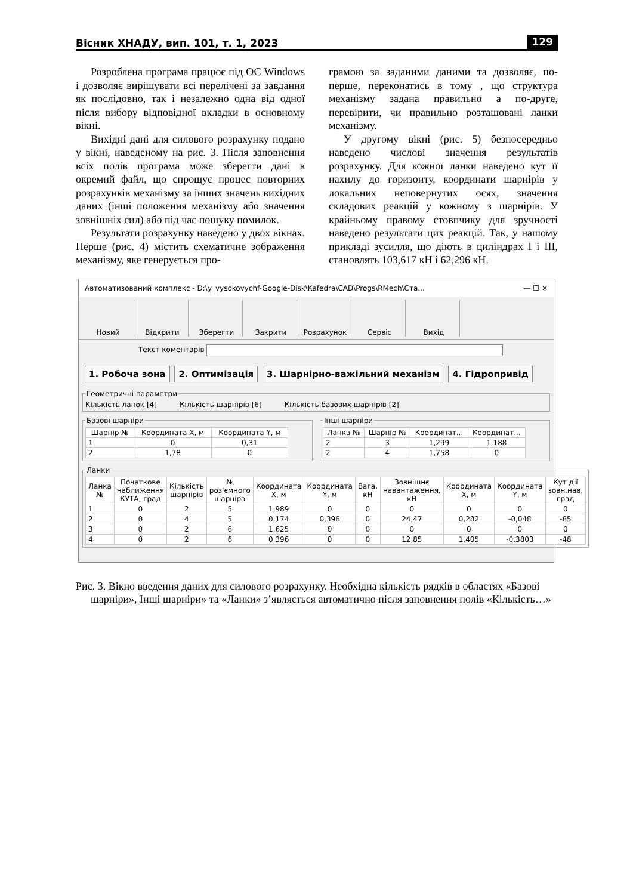Вісник ХНАДУ, вип. 101, т. 1, 2023 129
Розроблена програма працює під ОС Windows і дозволяє вирішувати всі перелічені за завдання як послідовно, так і незалежно одна від одної після вибору відповідної вкладки в основному вікні.
Вихідні дані для силового розрахунку подано у вікні, наведеному на рис. 3. Після заповнення всіх полів програма може зберегти дані в окремий файл, що спрощує процес повторних розрахунків механізму за інших значень вихідних даних (інші положення механізму або значення зовнішніх сил) або під час пошуку помилок.
Результати розрахунку наведено у двох вікнах. Перше (рис. 4) містить схематичне зображення механізму, яке генерується про-
грамою за заданими даними та дозволяє, по-перше, переконатись в тому , що структура механізму задана правильно а по-друге, перевірити, чи правильно розташовані ланки механізму.
У другому вікні (рис. 5) безпосередньо наведено числові значення результатів розрахунку. Для кожної ланки наведено кут її нахилу до горизонту, координати шарнірів у локальних неповернутих осях, значення складових реакцій у кожному з шарнірів. У крайньому правому стовпчику для зручності наведено результати цих реакцій. Так, у нашому прикладі зусилля, що діють в циліндрах І і ІІІ, становлять 103,617 кН і 62,296 кН.
Автоматизований комплекс - D:\y_vysokovychf-Google-Disk\Kafedra\CAD\Progs\RMech\Ста... — ☐ ✕
Новий Відкрити Зберегти Закрити Розрахунок Сервіс Вихід
Текст коментарів
1. Робоча зона 2. Оптимізація 3. Шарнірно-важільний механізм 4. Гідропривід
Геометричні параметриКількість ланок [4] Кількість шарнірів [6] Кількість базових шарнірів [2]
Базові шарніри
| Шарнір № | Координата X, м | Координата Y, м |
| --- | --- | --- |
| 1 | 0 | 0,31 |
| 2 | 1,78 | 0 |
Інші шарніри
| Ланка № | Шарнір № | Координат... | Координат... |
| --- | --- | --- | --- |
| 2 | 3 | 1,299 | 1,188 |
| 2 | 4 | 1,758 | 0 |
Ланки
| Ланка № | Початкове наближення КУТА, град | Кількість шарнірів | № роз'ємного шарніра | Координата X, м | Координата Y, м | Вага, кН | Зовнішнє навантаження, кН | Координата X, м | Координата Y, м | Кут дії зовн.нав, град |
| --- | --- | --- | --- | --- | --- | --- | --- | --- | --- | --- |
| 1 | 0 | 2 | 5 | 1,989 | 0 | 0 | 0 | 0 | 0 | 0 |
| 2 | 0 | 4 | 5 | 0,174 | 0,396 | 0 | 24,47 | 0,282 | -0,048 | -85 |
| 3 | 0 | 2 | 6 | 1,625 | 0 | 0 | 0 | 0 | 0 | 0 |
| 4 | 0 | 2 | 6 | 0,396 | 0 | 0 | 12,85 | 1,405 | -0,3803 | -48 |
Рис. 3. Вікно введення даних для силового розрахунку. Необхідна кількість рядків в областях «Базові шарніри», Інші шарніри» та «Ланки» з’являється автоматично після заповнення полів «Кількість…»